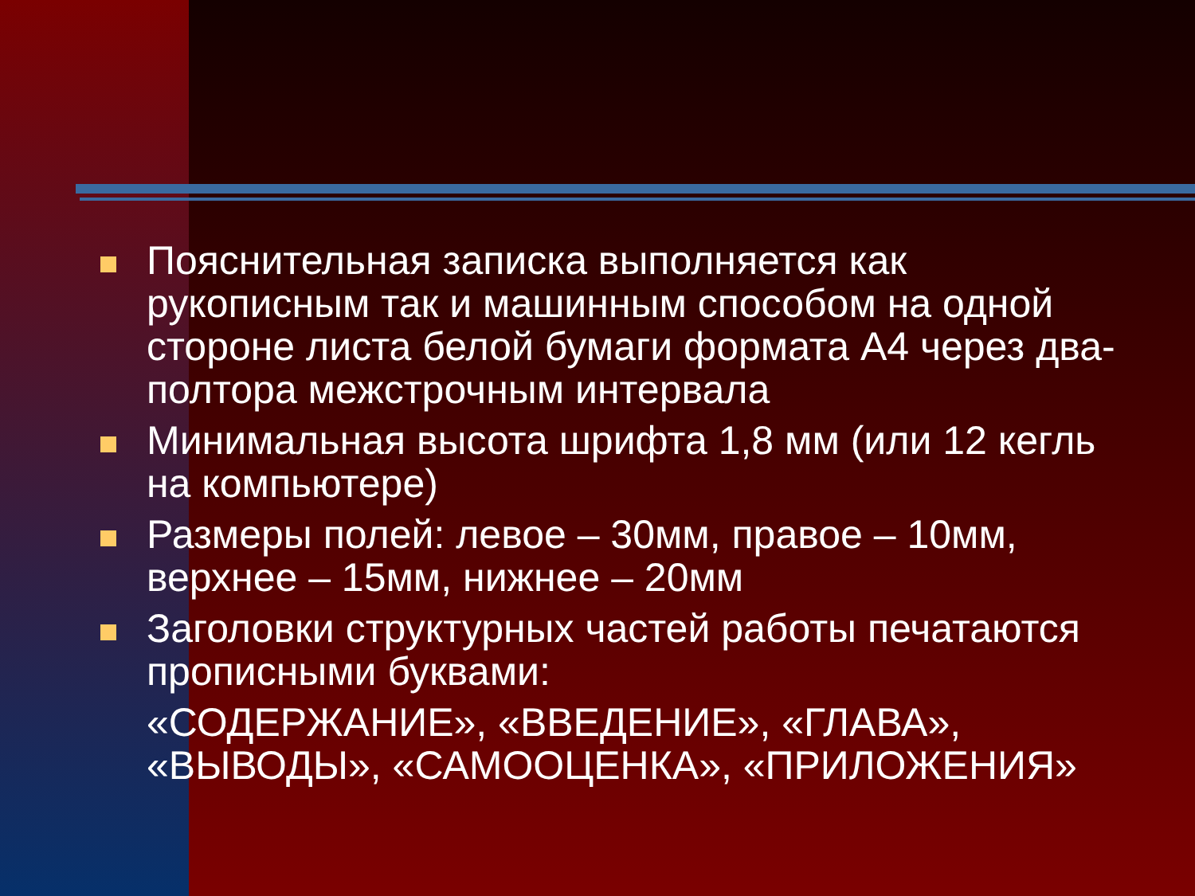Пояснительная записка выполняется как рукописным так и машинным способом на одной стороне листа белой бумаги формата А4 через два-полтора межстрочным интервала
Минимальная высота шрифта 1,8 мм (или 12 кегль на компьютере)
Размеры полей: левое – 30мм, правое – 10мм, верхнее – 15мм, нижнее – 20мм
Заголовки структурных частей работы печатаются прописными буквами:
«СОДЕРЖАНИЕ», «ВВЕДЕНИЕ», «ГЛАВА», «ВЫВОДЫ», «САМООЦЕНКА», «ПРИЛОЖЕНИЯ»